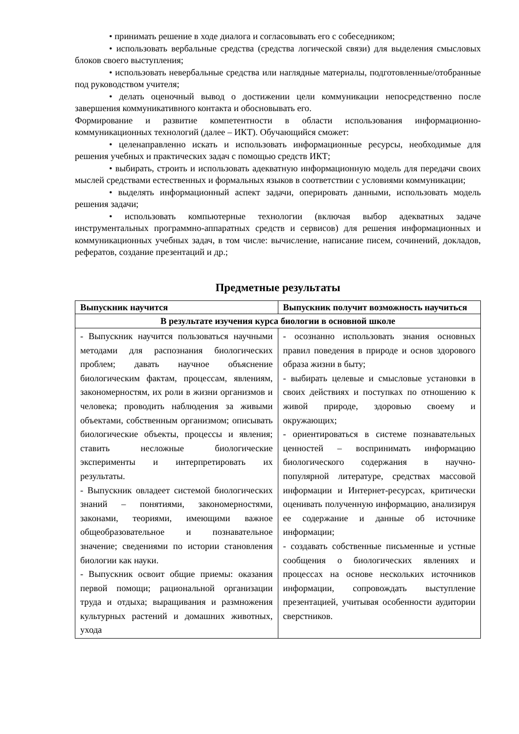• принимать решение в ходе диалога и согласовывать его с собеседником;
• использовать вербальные средства (средства логической связи) для выделения смысловых блоков своего выступления;
• использовать невербальные средства или наглядные материалы, подготовленные/отобранные под руководством учителя;
• делать оценочный вывод о достижении цели коммуникации непосредственно после завершения коммуникативного контакта и обосновывать его.
Формирование и развитие компетентности в области использования информационно-коммуникационных технологий (далее – ИКТ). Обучающийся сможет:
• целенаправленно искать и использовать информационные ресурсы, необходимые для решения учебных и практических задач с помощью средств ИКТ;
• выбирать, строить и использовать адекватную информационную модель для передачи своих мыслей средствами естественных и формальных языков в соответствии с условиями коммуникации;
• выделять информационный аспект задачи, оперировать данными, использовать модель решения задачи;
• использовать компьютерные технологии (включая выбор адекватных задаче инструментальных программно-аппаратных средств и сервисов) для решения информационных и коммуникационных учебных задач, в том числе: вычисление, написание писем, сочинений, докладов, рефератов, создание презентаций и др.;
Предметные результаты
| Выпускник научится | Выпускник получит возможность научиться |
| В результате изучения курса биологии в основной школе | |
| - Выпускник научится пользоваться научными методами для распознания биологических проблем; давать научное объяснение биологическим фактам, процессам, явлениям, закономерностям, их роли в жизни организмов и человека; проводить наблюдения за живыми объектами, собственным организмом; описывать биологические объекты, процессы и явления; ставить несложные биологические эксперименты и интерпретировать их результаты. - Выпускник овладеет системой биологических знаний – понятиями, закономерностями, законами, теориями, имеющими важное общеобразовательное и познавательное значение; сведениями по истории становления биологии как науки. - Выпускник освоит общие приемы: оказания первой помощи; рациональной организации труда и отдыха; выращивания и размножения культурных растений и домашних животных, ухода | - осознанно использовать знания основных правил поведения в природе и основ здорового образа жизни в быту; - выбирать целевые и смысловые установки в своих действиях и поступках по отношению к живой природе, здоровью своему и окружающих; - ориентироваться в системе познавательных ценностей – воспринимать информацию биологического содержания в научно-популярной литературе, средствах массовой информации и Интернет-ресурсах, критически оценивать полученную информацию, анализируя ее содержание и данные об источнике информации; - создавать собственные письменные и устные сообщения о биологических явлениях и процессах на основе нескольких источников информации, сопровождать выступление презентацией, учитывая особенности аудитории сверстников. |